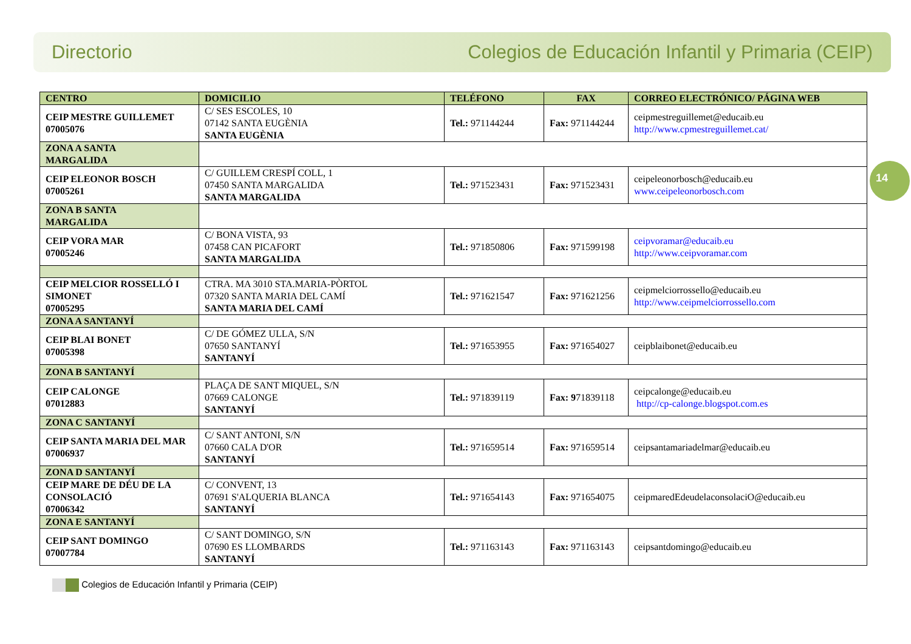Directorio Colegios de Educación Infantil y Primaria (CEIP)
14
| CENTRO | DOMICILIO | TELÉFONO | FAX | CORREO ELECTRÓNICO/ PÁGINA WEB |
| --- | --- | --- | --- | --- |
| CEIP MESTRE GUILLEMET 07005076 | C/ SES ESCOLES, 10 07142 SANTA EUGÈNIA SANTA EUGÈNIA | Tel.: 971144244 | Fax: 971144244 | ceipmestreguillemet@educaib.eu http://www.cpmestreguillemet.cat/ |
| ZONA A SANTA MARGALIDA | | | | |
| CEIP ELEONOR BOSCH 07005261 | C/ GUILLEM CRESPÍ COLL, 1 07450 SANTA MARGALIDA SANTA MARGALIDA | Tel.: 971523431 | Fax: 971523431 | ceipeleonorbosch@educaib.eu www.ceipeleonorbosch.com |
| ZONA B SANTA MARGALIDA | | | | |
| CEIP VORA MAR 07005246 | C/ BONA VISTA, 93 07458 CAN PICAFORT SANTA MARGALIDA | Tel.: 971850806 | Fax: 971599198 | ceipvoramar@educaib.eu http://www.ceipvoramar.com |
| CEIP MELCIOR ROSSELLÓ I SIMONET 07005295 | CTRA. MA 3010 STA.MARIA-PÒRTOL 07320 SANTA MARIA DEL CAMÍ SANTA MARIA DEL CAMÍ | Tel.: 971621547 | Fax: 971621256 | ceipmelciorrossello@educaib.eu http://www.ceipmelciorrossello.com |
| ZONA A SANTANYÍ | | | | |
| CEIP BLAI BONET 07005398 | C/ DE GÓMEZ ULLA, S/N 07650 SANTANYÍ SANTANYÍ | Tel.: 971653955 | Fax: 971654027 | ceipblaibonet@educaib.eu |
| ZONA B SANTANYÍ | | | | |
| CEIP CALONGE 07012883 | PLAÇA DE SANT MIQUEL, S/N 07669 CALONGE SANTANYÍ | Tel.: 971839119 | Fax: 9 71839118 | ceipcalonge@educaib.eu http://cp-calonge.blogspot.com.es |
| ZONA C SANTANYÍ | | | | |
| CEIP SANTA MARIA DEL MAR 07006937 | C/ SANT ANTONI, S/N 07660 CALA D'OR SANTANYÍ | Tel.: 971659514 | Fax: 971659514 | ceipsantamariadelmar@educaib.eu |
| ZONA D SANTANYÍ | | | | |
| CEIP MARE DE DÉU DE LA CONSOLACIÓ 07006342 | C/ CONVENT, 13 07691 S'ALQUERIA BLANCA SANTANYÍ | Tel.: 971654143 | Fax: 971654075 | ceipmaredEdeudelaconsolaciO@educaib.eu |
| ZONA E SANTANYÍ | | | | |
| CEIP SANT DOMINGO 07007784 | C/ SANT DOMINGO, S/N 07690 ES LLOMBARDS SANTANYÍ | Tel.: 971163143 | Fax: 971163143 | ceipsantdomingo@educaib.eu |
Colegios de Educación Infantil y Primaria (CEIP)